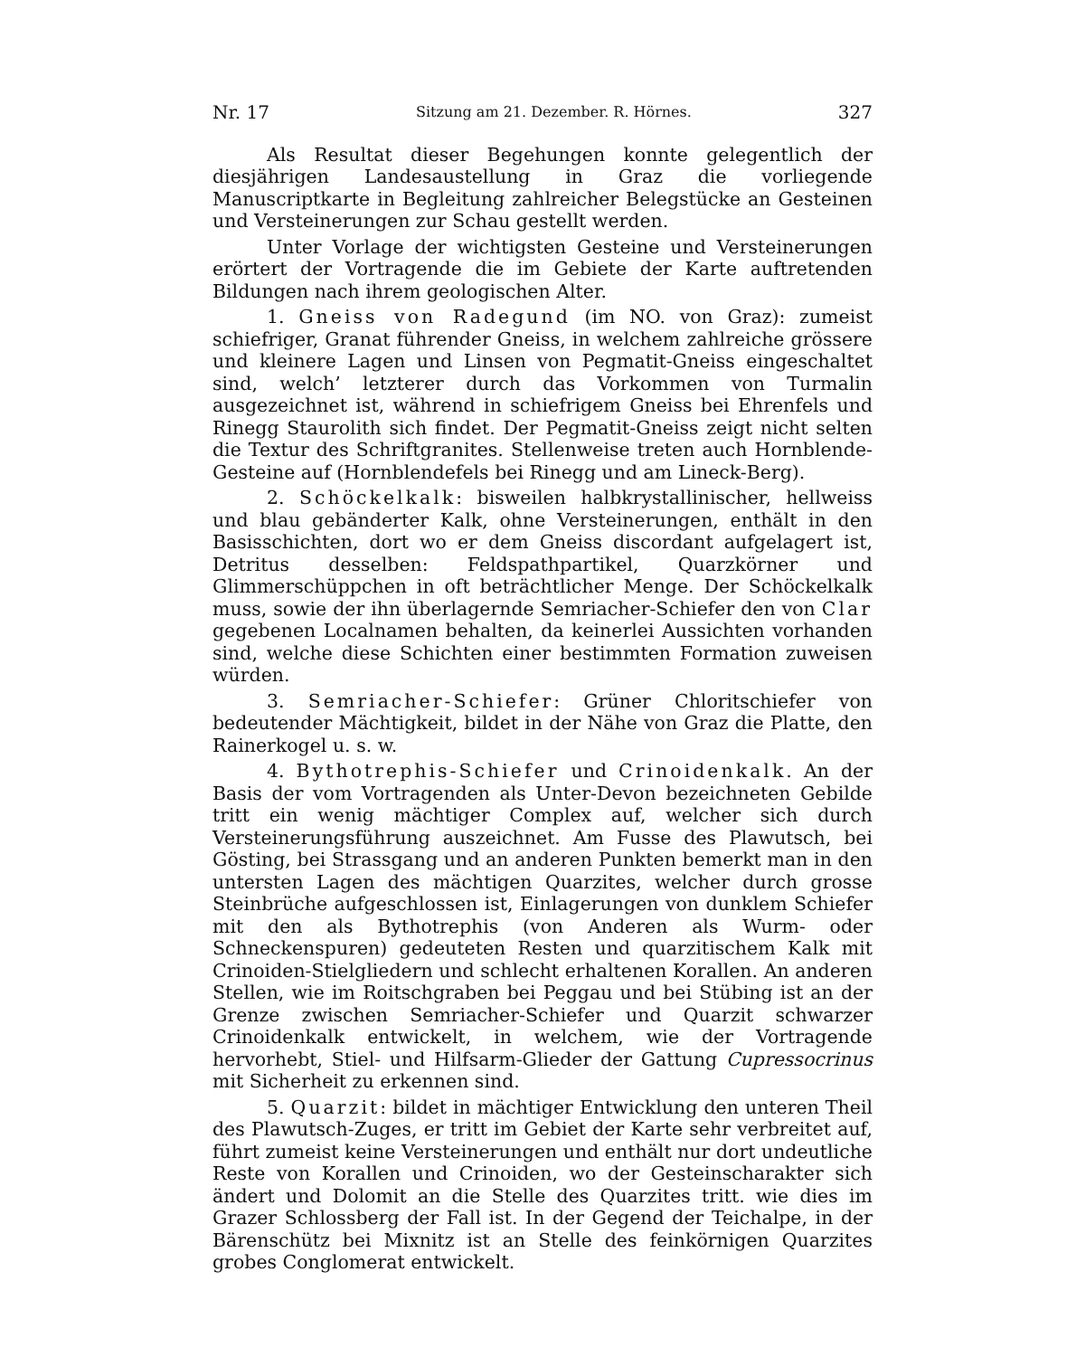Nr. 17 Sitzung am 21. Dezember. R. Hörnes. 327
Als Resultat dieser Begehungen konnte gelegentlich der diesjährigen Landesaustellung in Graz die vorliegende Manuscriptkarte in Begleitung zahlreicher Belegstücke an Gesteinen und Versteinerungen zur Schau gestellt werden.
Unter Vorlage der wichtigsten Gesteine und Versteinerungen erörtert der Vortragende die im Gebiete der Karte auftretenden Bildungen nach ihrem geologischen Alter.
1. Gneiss von Radegund (im NO. von Graz): zumeist schiefriger, Granat führender Gneiss, in welchem zahlreiche grössere und kleinere Lagen und Linsen von Pegmatit-Gneiss eingeschaltet sind, welch’ letzterer durch das Vorkommen von Turmalin ausgezeichnet ist, während in schiefrigem Gneiss bei Ehrenfels und Rinegg Staurolith sich findet. Der Pegmatit-Gneiss zeigt nicht selten die Textur des Schriftgranites. Stellenweise treten auch Hornblende-Gesteine auf (Hornblendefels bei Rinegg und am Lineck-Berg).
2. Schöckelkalk: bisweilen halbkrystallinischer, hellweiss und blau gebänderter Kalk, ohne Versteinerungen, enthält in den Basisschichten, dort wo er dem Gneiss discordant aufgelagert ist, Detritus desselben: Feldspathpartikel, Quarzkörner und Glimmerschüppchen in oft beträchtlicher Menge. Der Schöckelkalk muss, sowie der ihn überlagernde Semriacher-Schiefer den von Clar gegebenen Localnamen behalten, da keinerlei Aussichten vorhanden sind, welche diese Schichten einer bestimmten Formation zuweisen würden.
3. Semriacher-Schiefer: Grüner Chloritschiefer von bedeutender Mächtigkeit, bildet in der Nähe von Graz die Platte, den Rainerkogel u. s. w.
4. Bythotrephis-Schiefer und Crinoidenkalk. An der Basis der vom Vortragenden als Unter-Devon bezeichneten Gebilde tritt ein wenig mächtiger Complex auf, welcher sich durch Versteinerungsführung auszeichnet. Am Fusse des Plawutsch, bei Gösting, bei Strassgang und an anderen Punkten bemerkt man in den untersten Lagen des mächtigen Quarzites, welcher durch grosse Steinbrüche aufgeschlossen ist, Einlagerungen von dunklem Schiefer mit den als Bythotrephis (von Anderen als Wurm- oder Schneckenspuren) gedeuteten Resten und quarzitischem Kalk mit Crinoiden-Stielgliedern und schlecht erhaltenen Korallen. An anderen Stellen, wie im Roitschgraben bei Peggau und bei Stübing ist an der Grenze zwischen Semriacher-Schiefer und Quarzit schwarzer Crinoidenkalk entwickelt, in welchem, wie der Vortragende hervorhebt, Stiel- und Hilfsarm-Glieder der Gattung Cupressocrinus mit Sicherheit zu erkennen sind.
5. Quarzit: bildet in mächtiger Entwicklung den unteren Theil des Plawutsch-Zuges, er tritt im Gebiet der Karte sehr verbreitet auf, führt zumeist keine Versteinerungen und enthält nur dort undeutliche Reste von Korallen und Crinoiden, wo der Gesteinscharakter sich ändert und Dolomit an die Stelle des Quarzites tritt. wie dies im Grazer Schlossberg der Fall ist. In der Gegend der Teichalpe, in der Bärenschütz bei Mixnitz ist an Stelle des feinkörnigen Quarzites grobes Conglomerat entwickelt.